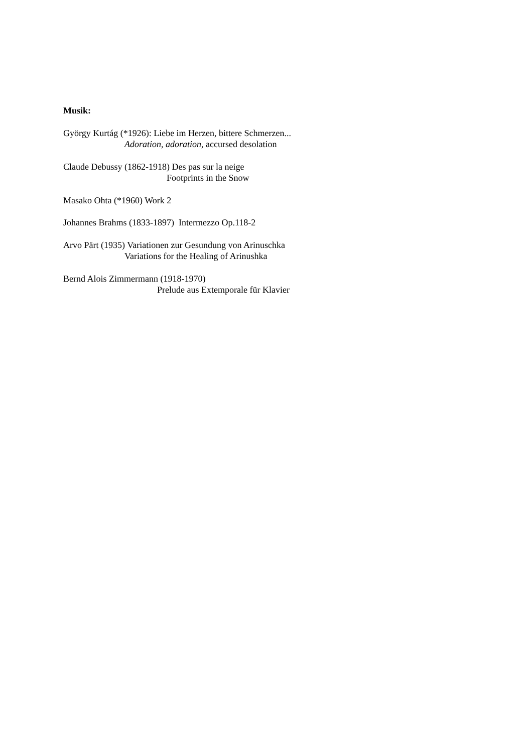Musik:
György Kurtág (*1926): Liebe im Herzen, bittere Schmerzen...
Adoration, adoration, accursed desolation
Claude Debussy (1862-1918) Des pas sur la neige
Footprints in the Snow
Masako Ohta (*1960) Work 2
Johannes Brahms (1833-1897) Intermezzo Op.118-2
Arvo Pärt (1935) Variationen zur Gesundung von Arinuschka
Variations for the Healing of Arinushka
Bernd Alois Zimmermann (1918-1970)
Prelude aus Extemporale für Klavier